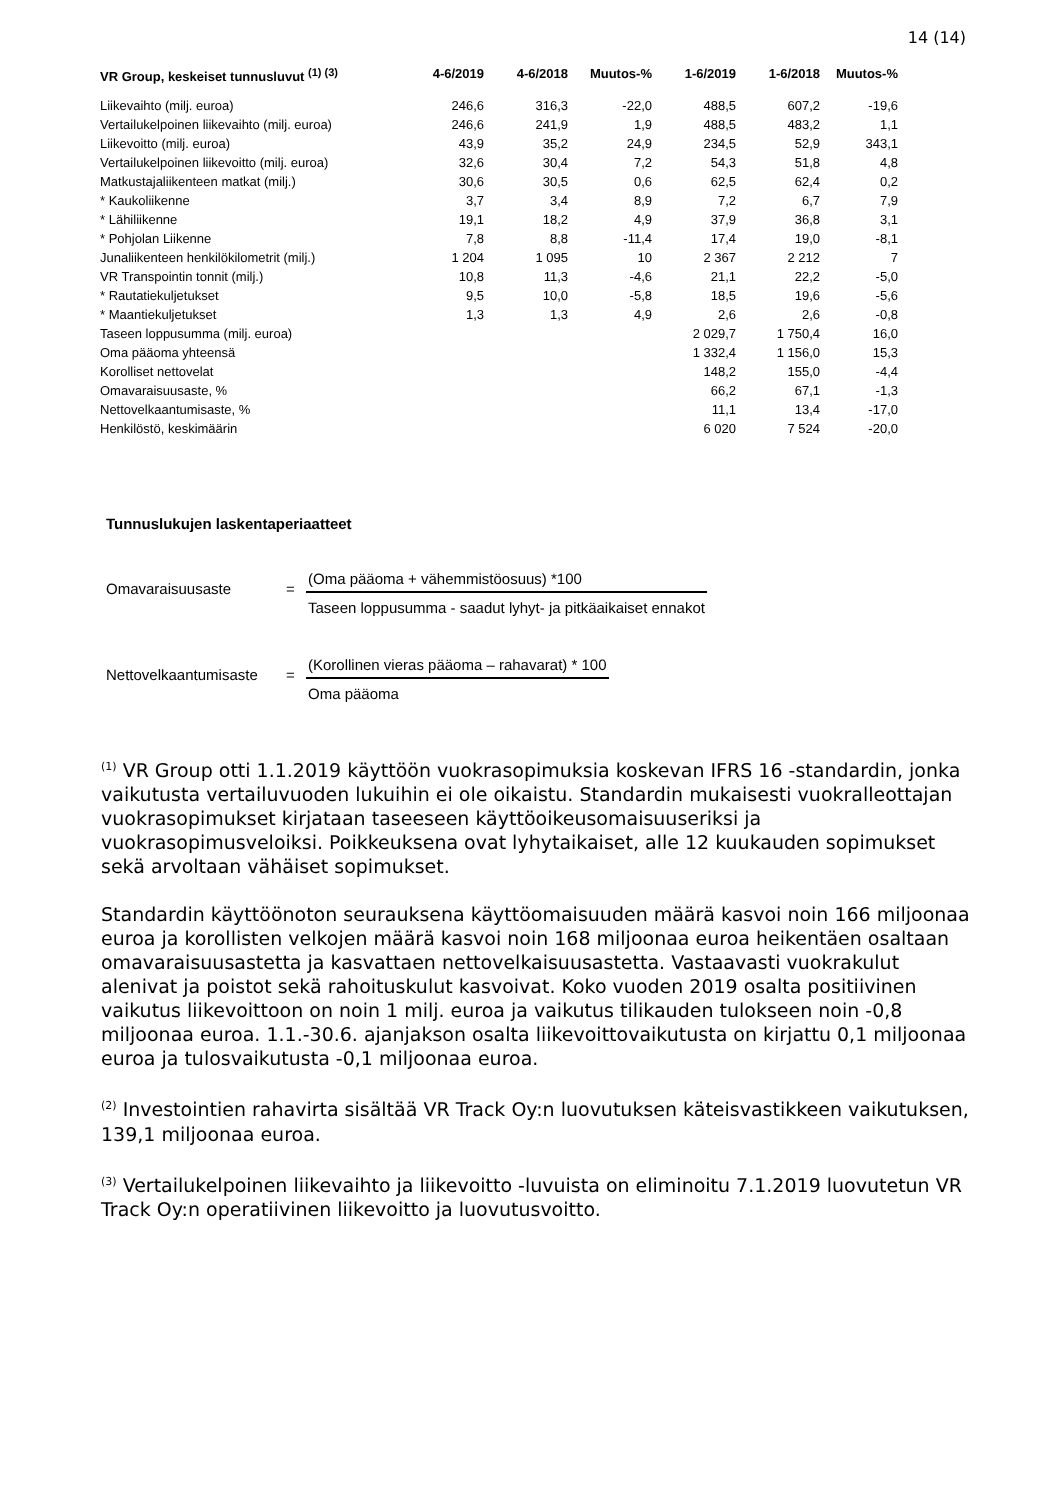14 (14)
| VR Group, keskeiset tunnusluvut <sup>(1) (3)</sup> | 4-6/2019 | 4-6/2018 | Muutos-% | 1-6/2019 | 1-6/2018 | Muutos-% |
| --- | --- | --- | --- | --- | --- | --- |
| Liikevaihto (milj. euroa) | 246,6 | 316,3 | -22,0 | 488,5 | 607,2 | -19,6 |
| Vertailukelpoinen liikevaihto (milj. euroa) | 246,6 | 241,9 | 1,9 | 488,5 | 483,2 | 1,1 |
| Liikevoitto (milj. euroa) | 43,9 | 35,2 | 24,9 | 234,5 | 52,9 | 343,1 |
| Vertailukelpoinen liikevoitto (milj. euroa) | 32,6 | 30,4 | 7,2 | 54,3 | 51,8 | 4,8 |
| Matkustajaliikenteen matkat (milj.) | 30,6 | 30,5 | 0,6 | 62,5 | 62,4 | 0,2 |
| * Kaukoliikenne | 3,7 | 3,4 | 8,9 | 7,2 | 6,7 | 7,9 |
| * Lähiliikenne | 19,1 | 18,2 | 4,9 | 37,9 | 36,8 | 3,1 |
| * Pohjolan Liikenne | 7,8 | 8,8 | -11,4 | 17,4 | 19,0 | -8,1 |
| Junaliikenteen henkilökilometrit (milj.) | 1 204 | 1 095 | 10 | 2 367 | 2 212 | 7 |
| VR Transpointin tonnit (milj.) | 10,8 | 11,3 | -4,6 | 21,1 | 22,2 | -5,0 |
| * Rautatiekuljetukset | 9,5 | 10,0 | -5,8 | 18,5 | 19,6 | -5,6 |
| * Maantiekuljetukset | 1,3 | 1,3 | 4,9 | 2,6 | 2,6 | -0,8 |
| Taseen loppusumma (milj. euroa) | | | | 2 029,7 | 1 750,4 | 16,0 |
| Oma pääoma yhteensä | | | | 1 332,4 | 1 156,0 | 15,3 |
| Korolliset nettovelat | | | | 148,2 | 155,0 | -4,4 |
| Omavaraisuusaste, % | | | | 66,2 | 67,1 | -1,3 |
| Nettovelkaantumisaste, % | | | | 11,1 | 13,4 | -17,0 |
| Henkilöstö, keskimäärin | | | | 6 020 | 7 524 | -20,0 |
Tunnuslukujen laskentaperiaatteet
Omavaraisuusaste =
(Oma pääoma + vähemmistöosuus) *100
Taseen loppusumma - saadut lyhyt- ja pitkäaikaiset ennakot
Nettovelkaantumisaste
=
(Korollinen vieras pääoma – rahavarat) * 100
Oma pääoma
<sup>(1)</sup> VR Group otti 1.1.2019 käyttöön vuokrasopimuksia koskevan IFRS 16 -standardin, jonka vaikutusta vertailuvuoden lukuihin ei ole oikaistu. Standardin mukaisesti vuokralleottajan vuokrasopimukset kirjataan taseeseen käyttöoikeusomaisuuseriksi ja vuokrasopimusveloiksi. Poikkeuksena ovat lyhytaikaiset, alle 12 kuukauden sopimukset sekä arvoltaan vähäiset sopimukset.
Standardin käyttöönoton seurauksena käyttöomaisuuden määrä kasvoi noin 166 miljoonaa euroa ja korollisten velkojen määrä kasvoi noin 168 miljoonaa euroa heikentäen osaltaan omavaraisuusastetta ja kasvattaen nettovelkaisuusastetta. Vastaavasti vuokrakulut alenivat ja poistot sekä rahoituskulut kasvoivat. Koko vuoden 2019 osalta positiivinen vaikutus liikevoittoon on noin 1 milj. euroa ja vaikutus tilikauden tulokseen noin -0,8 miljoonaa euroa. 1.1.-30.6. ajanjakson osalta liikevoittovaikutusta on kirjattu 0,1 miljoonaa euroa ja tulosvaikutusta -0,1 miljoonaa euroa.
<sup>(2)</sup> Investointien rahavirta sisältää VR Track Oy:n luovutuksen käteisvastikkeen vaikutuksen, 139,1 miljoonaa euroa.
<sup>(3)</sup> Vertailukelpoinen liikevaihto ja liikevoitto -luvuista on eliminoitu 7.1.2019 luovutetun VR Track Oy:n operatiivinen liikevoitto ja luovutusvoitto.